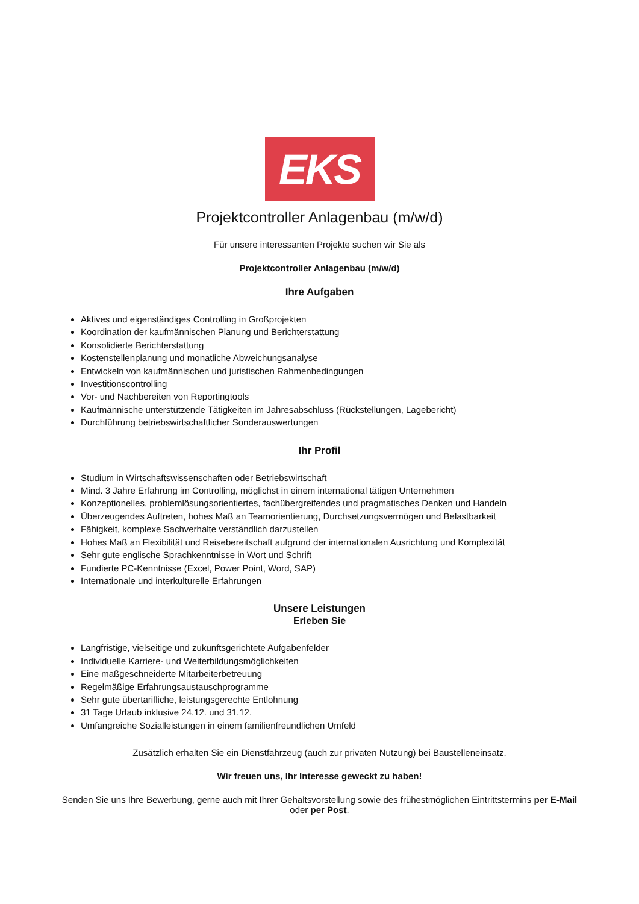EKS
Projektcontroller Anlagenbau (m/w/d)
Für unsere interessanten Projekte suchen wir Sie als
Projektcontroller Anlagenbau (m/w/d)
Ihre Aufgaben
Aktives und eigenständiges Controlling in Großprojekten
Koordination der kaufmännischen Planung und Berichterstattung
Konsolidierte Berichterstattung
Kostenstellenplanung und monatliche Abweichungsanalyse
Entwickeln von kaufmännischen und juristischen Rahmenbedingungen
Investitionscontrolling
Vor- und Nachbereiten von Reportingtools
Kaufmännische unterstützende Tätigkeiten im Jahresabschluss (Rückstellungen, Lagebericht)
Durchführung betriebswirtschaftlicher Sonderauswertungen
Ihr Profil
Studium in Wirtschaftswissenschaften oder Betriebswirtschaft
Mind. 3 Jahre Erfahrung im Controlling, möglichst in einem international tätigen Unternehmen
Konzeptionelles, problemlösungsorientiertes, fachübergreifendes und pragmatisches Denken und Handeln
Überzeugendes Auftreten, hohes Maß an Teamorientierung, Durchsetzungsvermögen und Belastbarkeit
Fähigkeit, komplexe Sachverhalte verständlich darzustellen
Hohes Maß an Flexibilität und Reisebereitschaft aufgrund der internationalen Ausrichtung und Komplexität
Sehr gute englische Sprachkenntnisse in Wort und Schrift
Fundierte PC-Kenntnisse (Excel, Power Point, Word, SAP)
Internationale und interkulturelle Erfahrungen
Unsere Leistungen
Erleben Sie
Langfristige, vielseitige und zukunftsgerichtete Aufgabenfelder
Individuelle Karriere- und Weiterbildungsmöglichkeiten
Eine maßgeschneiderte Mitarbeiterbetreuung
Regelmäßige Erfahrungsaustauschprogramme
Sehr gute übertarifliche, leistungsgerechte Entlohnung
31 Tage Urlaub inklusive 24.12. und 31.12.
Umfangreiche Sozialleistungen in einem familienfreundlichen Umfeld
Zusätzlich erhalten Sie ein Dienstfahrzeug (auch zur privaten Nutzung) bei Baustelleneinsatz.
Wir freuen uns, Ihr Interesse geweckt zu haben!
Senden Sie uns Ihre Bewerbung, gerne auch mit Ihrer Gehaltsvorstellung sowie des frühestmöglichen Eintrittstermins per E-Mail oder per Post.